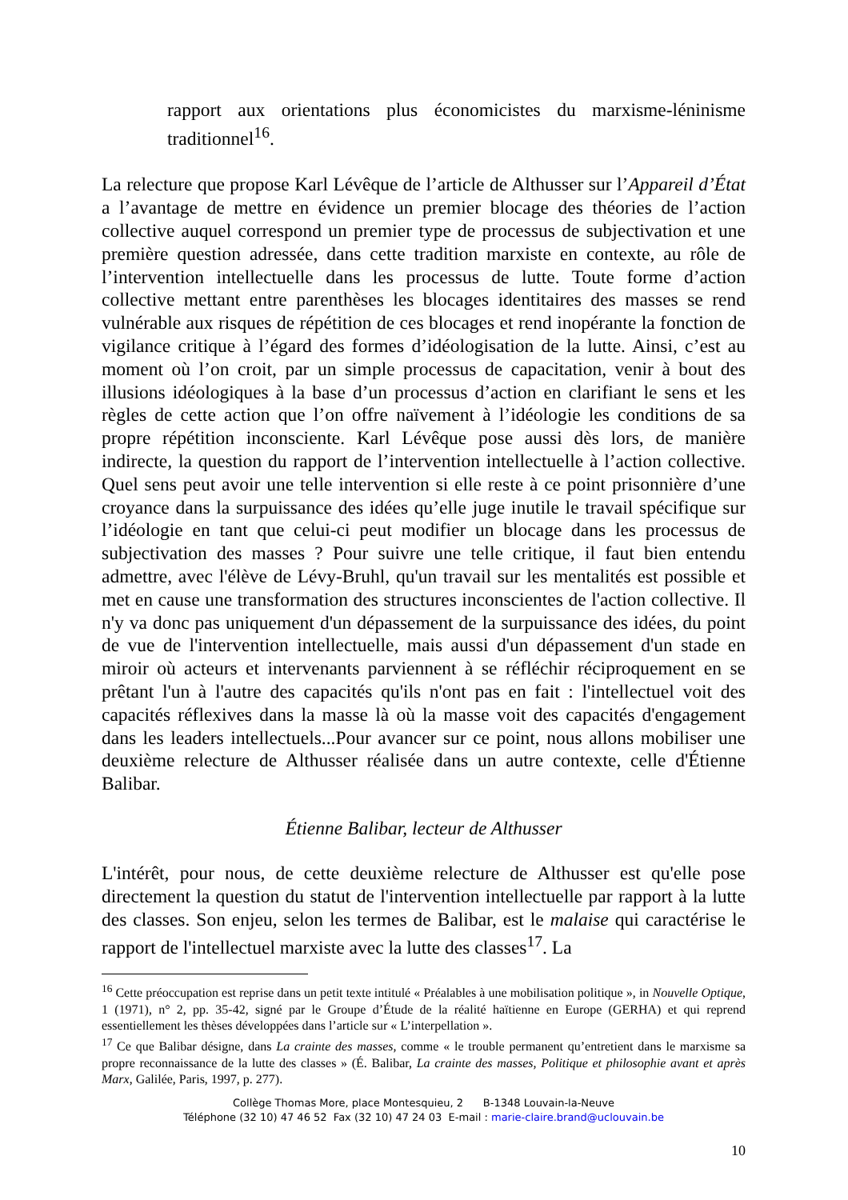rapport aux orientations plus économicistes du marxisme-léninisme traditionnel<sup>16</sup>.
La relecture que propose Karl Lévêque de l’article de Althusser sur l’Appareil d’État a l’avantage de mettre en évidence un premier blocage des théories de l’action collective auquel correspond un premier type de processus de subjectivation et une première question adressée, dans cette tradition marxiste en contexte, au rôle de l’intervention intellectuelle dans les processus de lutte. Toute forme d’action collective mettant entre parenthèses les blocages identitaires des masses se rend vulnérable aux risques de répétition de ces blocages et rend inopérante la fonction de vigilance critique à l’égard des formes d’idéologisation de la lutte. Ainsi, c’est au moment où l’on croit, par un simple processus de capacitation, venir à bout des illusions idéologiques à la base d’un processus d’action en clarifiant le sens et les règles de cette action que l’on offre naïvement à l’idéologie les conditions de sa propre répétition inconsciente. Karl Lévêque pose aussi dès lors, de manière indirecte, la question du rapport de l’intervention intellectuelle à l’action collective. Quel sens peut avoir une telle intervention si elle reste à ce point prisonnière d’une croyance dans la surpuissance des idées qu’elle juge inutile le travail spécifique sur l’idéologie en tant que celui-ci peut modifier un blocage dans les processus de subjectivation des masses ? Pour suivre une telle critique, il faut bien entendu admettre, avec l'élève de Lévy-Bruhl, qu'un travail sur les mentalités est possible et met en cause une transformation des structures inconscientes de l'action collective. Il n'y va donc pas uniquement d'un dépassement de la surpuissance des idées, du point de vue de l'intervention intellectuelle, mais aussi d'un dépassement d'un stade en miroir où acteurs et intervenants parviennent à se réfléchir réciproquement en se prêtant l'un à l'autre des capacités qu'ils n'ont pas en fait : l'intellectuel voit des capacités réflexives dans la masse là où la masse voit des capacités d'engagement dans les leaders intellectuels...Pour avancer sur ce point, nous allons mobiliser une deuxième relecture de Althusser réalisée dans un autre contexte, celle d'Étienne Balibar.
Étienne Balibar, lecteur de Althusser
L'intérêt, pour nous, de cette deuxième relecture de Althusser est qu'elle pose directement la question du statut de l'intervention intellectuelle par rapport à la lutte des classes. Son enjeu, selon les termes de Balibar, est le malaise qui caractérise le rapport de l'intellectuel marxiste avec la lutte des classes<sup>17</sup>. La
<sup>16</sup> Cette préoccupation est reprise dans un petit texte intitulé « Préalables à une mobilisation politique », in Nouvelle Optique, 1 (1971), n° 2, pp. 35-42, signé par le Groupe d’Étude de la réalité haïtienne en Europe (GERHA) et qui reprend essentiellement les thèses développées dans l’article sur « L’interpellation ».
<sup>17</sup> Ce que Balibar désigne, dans La crainte des masses, comme « le trouble permanent qu’entretient dans le marxisme sa propre reconnaissance de la lutte des classes » (É. Balibar, La crainte des masses, Politique et philosophie avant et après Marx, Galilée, Paris, 1997, p. 277).
Collège Thomas More, place Montesquieu, 2 B-1348 Louvain-la-Neuve
Téléphone (32 10) 47 46 52 Fax (32 10) 47 24 03 E-mail : marie-claire.brand@uclouvain.be
10